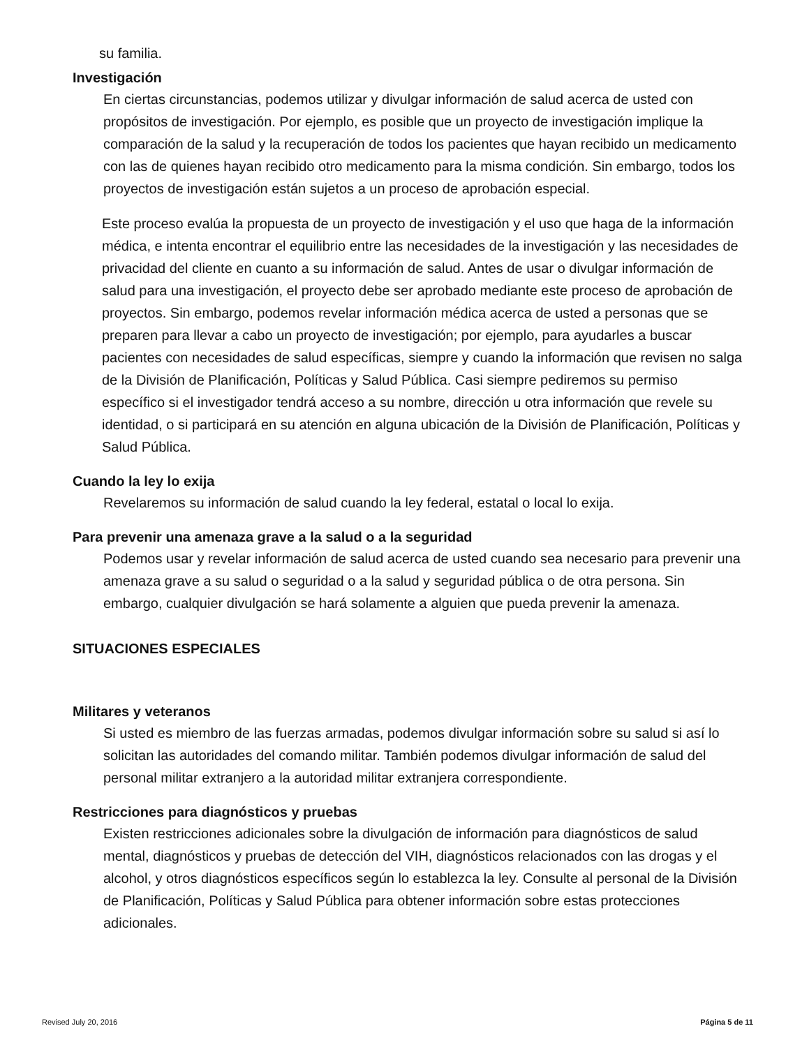su familia.
Investigación
En ciertas circunstancias, podemos utilizar y divulgar información de salud acerca de usted con propósitos de investigación. Por ejemplo, es posible que un proyecto de investigación implique la comparación de la salud y la recuperación de todos los pacientes que hayan recibido un medicamento con las de quienes hayan recibido otro medicamento para la misma condición. Sin embargo, todos los proyectos de investigación están sujetos a un proceso de aprobación especial.
Este proceso evalúa la propuesta de un proyecto de investigación y el uso que haga de la información médica, e intenta encontrar el equilibrio entre las necesidades de la investigación y las necesidades de privacidad del cliente en cuanto a su información de salud. Antes de usar o divulgar información de salud para una investigación, el proyecto debe ser aprobado mediante este proceso de aprobación de proyectos. Sin embargo, podemos revelar información médica acerca de usted a personas que se preparen para llevar a cabo un proyecto de investigación; por ejemplo, para ayudarles a buscar pacientes con necesidades de salud específicas, siempre y cuando la información que revisen no salga de la División de Planificación, Políticas y Salud Pública. Casi siempre pediremos su permiso específico si el investigador tendrá acceso a su nombre, dirección u otra información que revele su identidad, o si participará en su atención en alguna ubicación de la División de Planificación, Políticas y Salud Pública.
Cuando la ley lo exija
Revelaremos su información de salud cuando la ley federal, estatal o local lo exija.
Para prevenir una amenaza grave a la salud o a la seguridad
Podemos usar y revelar información de salud acerca de usted cuando sea necesario para prevenir una amenaza grave a su salud o seguridad o a la salud y seguridad pública o de otra persona. Sin embargo, cualquier divulgación se hará solamente a alguien que pueda prevenir la amenaza.
SITUACIONES ESPECIALES
Militares y veteranos
Si usted es miembro de las fuerzas armadas, podemos divulgar información sobre su salud si así lo solicitan las autoridades del comando militar. También podemos divulgar información de salud del personal militar extranjero a la autoridad militar extranjera correspondiente.
Restricciones para diagnósticos y pruebas
Existen restricciones adicionales sobre la divulgación de información para diagnósticos de salud mental, diagnósticos y pruebas de detección del VIH, diagnósticos relacionados con las drogas y el alcohol, y otros diagnósticos específicos según lo establezca la ley. Consulte al personal de la División de Planificación, Políticas y Salud Pública para obtener información sobre estas protecciones adicionales.
Revised July 20, 2016 Página 5 de 11